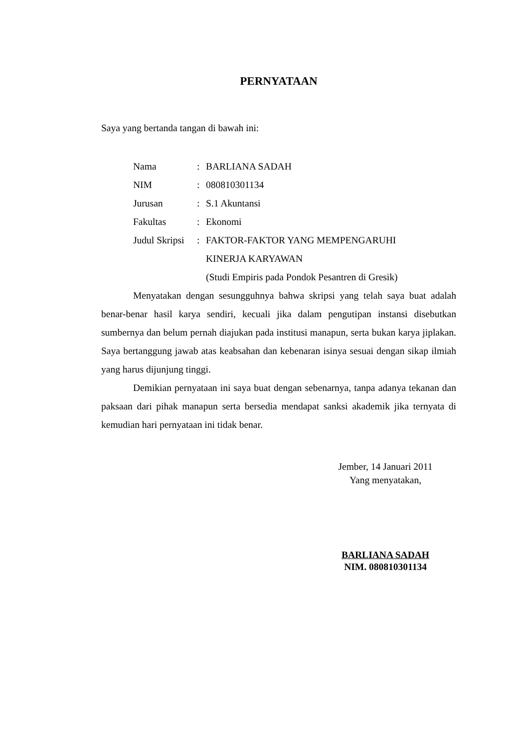PERNYATAAN
Saya yang bertanda tangan di bawah ini:
| Nama | : | BARLIANA SADAH |
| NIM | : | 080810301134 |
| Jurusan | : | S.1 Akuntansi |
| Fakultas | : | Ekonomi |
| Judul Skripsi | : | FAKTOR-FAKTOR YANG MEMPENGARUHI KINERJA KARYAWAN (Studi Empiris pada Pondok Pesantren di Gresik) |
Menyatakan dengan sesungguhnya bahwa skripsi yang telah saya buat adalah benar-benar hasil karya sendiri, kecuali jika dalam pengutipan instansi disebutkan sumbernya dan belum pernah diajukan pada institusi manapun, serta bukan karya jiplakan. Saya bertanggung jawab atas keabsahan dan kebenaran isinya sesuai dengan sikap ilmiah yang harus dijunjung tinggi.
Demikian pernyataan ini saya buat dengan sebenarnya, tanpa adanya tekanan dan paksaan dari pihak manapun serta bersedia mendapat sanksi akademik jika ternyata di kemudian hari pernyataan ini tidak benar.
Jember, 14 Januari 2011
Yang menyatakan,
BARLIANA SADAH
NIM. 080810301134